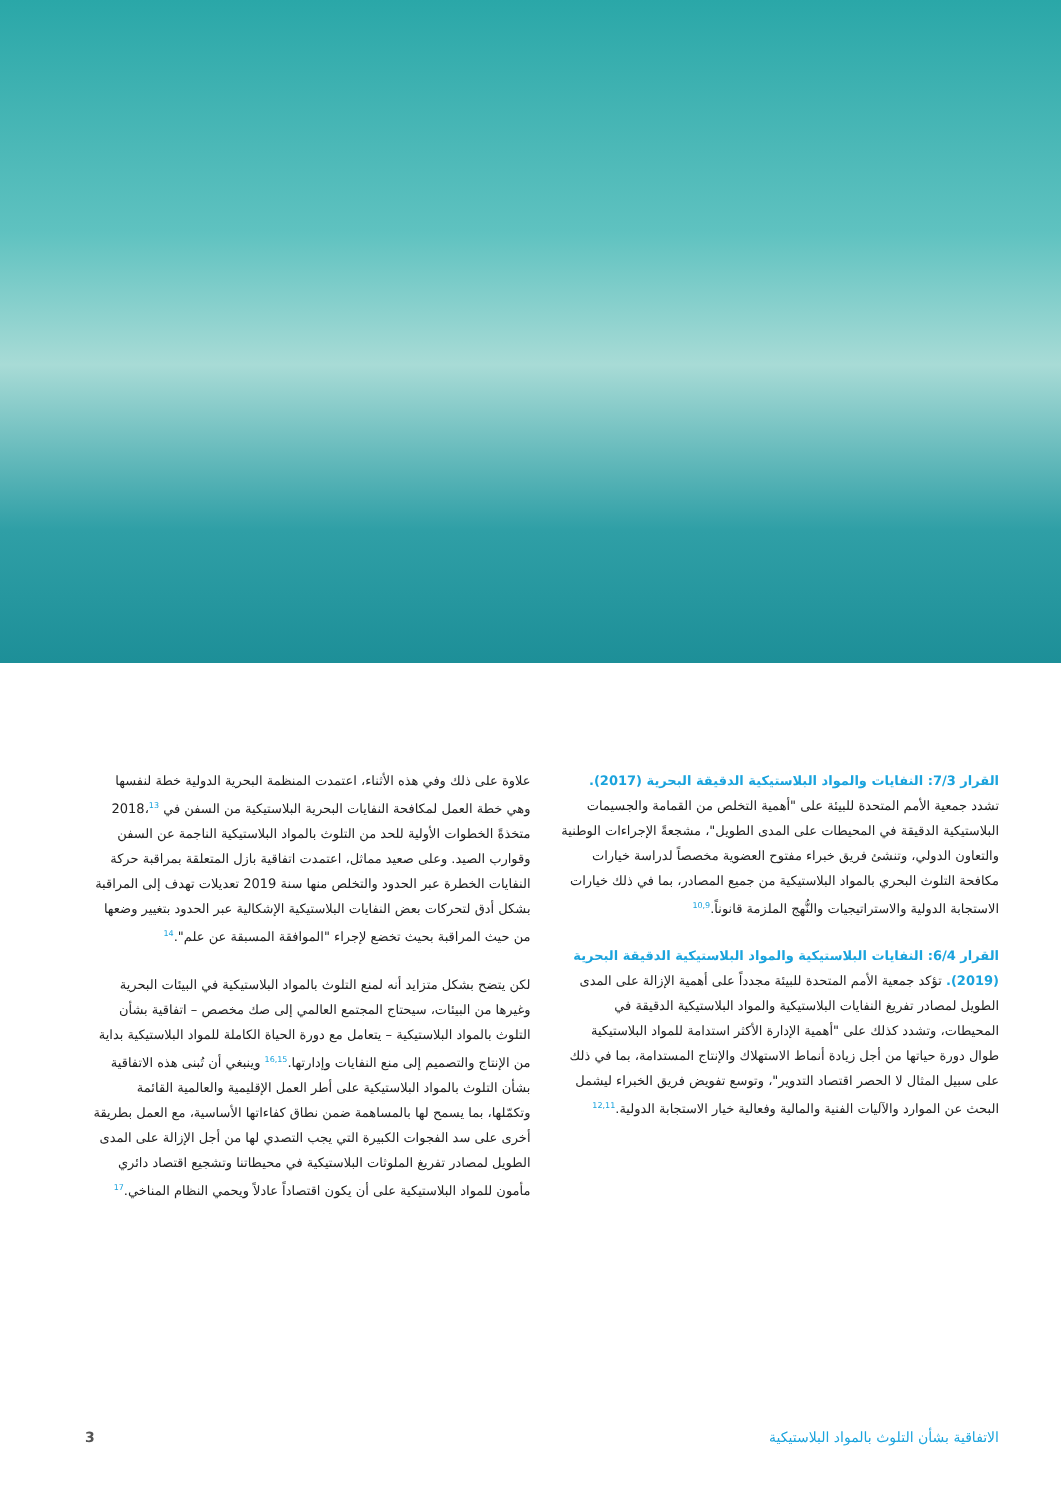القرار 7/3: النفايات والمواد البلاستيكية الدقيقة البحرية (2017). تشدد جمعية الأمم المتحدة للبيئة على "أهمية التخلص من القمامة والجسيمات البلاستيكية الدقيقة في المحيطات على المدى الطويل"، مشجعةً الإجراءات الوطنية والتعاون الدولي، وتنشئ فريق خبراء مفتوح العضوية مخصصاً لدراسة خيارات مكافحة التلوث البحري بالمواد البلاستيكية من جميع المصادر، بما في ذلك خيارات الاستجابة الدولية والاستراتيجيات والنُّهج الملزمة قانوناً.<sup>10,9</sup>
القرار 6/4: النفايات البلاستيكية والمواد البلاستيكية الدقيقة البحرية (2019). تؤكد جمعية الأمم المتحدة للبيئة مجدداً على أهمية الإزالة على المدى الطويل لمصادر تفريغ النفايات البلاستيكية والمواد البلاستيكية الدقيقة في المحيطات، وتشدد كذلك على "أهمية الإدارة الأكثر استدامة للمواد البلاستيكية طوال دورة حياتها من أجل زيادة أنماط الاستهلاك والإنتاج المستدامة، بما في ذلك على سبيل المثال لا الحصر اقتصاد التدوير"، وتوسع تفويض فريق الخبراء ليشمل البحث عن الموارد والآليات الفنية والمالية وفعالية خيار الاستجابة الدولية.<sup>12,11</sup>
علاوة على ذلك وفي هذه الأثناء، اعتمدت المنظمة البحرية الدولية خطة لنفسها وهي خطة العمل لمكافحة النفايات البحرية البلاستيكية من السفن في 2018،<sup>13</sup> متخذةً الخطوات الأولية للحد من التلوث بالمواد البلاستيكية الناجمة عن السفن وقوارب الصيد. وعلى صعيد مماثل، اعتمدت اتفاقية بازل المتعلقة بمراقبة حركة النفايات الخطرة عبر الحدود والتخلص منها سنة 2019 تعديلات تهدف إلى المراقبة بشكل أدق لتحركات بعض النفايات البلاستيكية الإشكالية عبر الحدود بتغيير وضعها من حيث المراقبة بحيث تخضع لإجراء "الموافقة المسبقة عن علم".<sup>14</sup>
لكن يتضح بشكل متزايد أنه لمنع التلوث بالمواد البلاستيكية في البيئات البحرية وغيرها من البيئات، سيحتاج المجتمع العالمي إلى صك مخصص – اتفاقية بشأن التلوث بالمواد البلاستيكية – يتعامل مع دورة الحياة الكاملة للمواد البلاستيكية بداية من الإنتاج والتصميم إلى منع النفايات وإدارتها.<sup>16,15</sup> وينبغي أن تُبنى هذه الاتفاقية بشأن التلوث بالمواد البلاستيكية على أطر العمل الإقليمية والعالمية القائمة وتكمّلها، بما يسمح لها بالمساهمة ضمن نطاق كفاءاتها الأساسية، مع العمل بطريقة أخرى على سد الفجوات الكبيرة التي يجب التصدي لها من أجل الإزالة على المدى الطويل لمصادر تفريغ الملوثات البلاستيكية في محيطاتنا وتشجيع اقتصاد دائري مأمون للمواد البلاستيكية على أن يكون اقتصاداً عادلاً ويحمي النظام المناخي.<sup>17</sup>
الاتفاقية بشأن التلوث بالمواد البلاستيكية 3